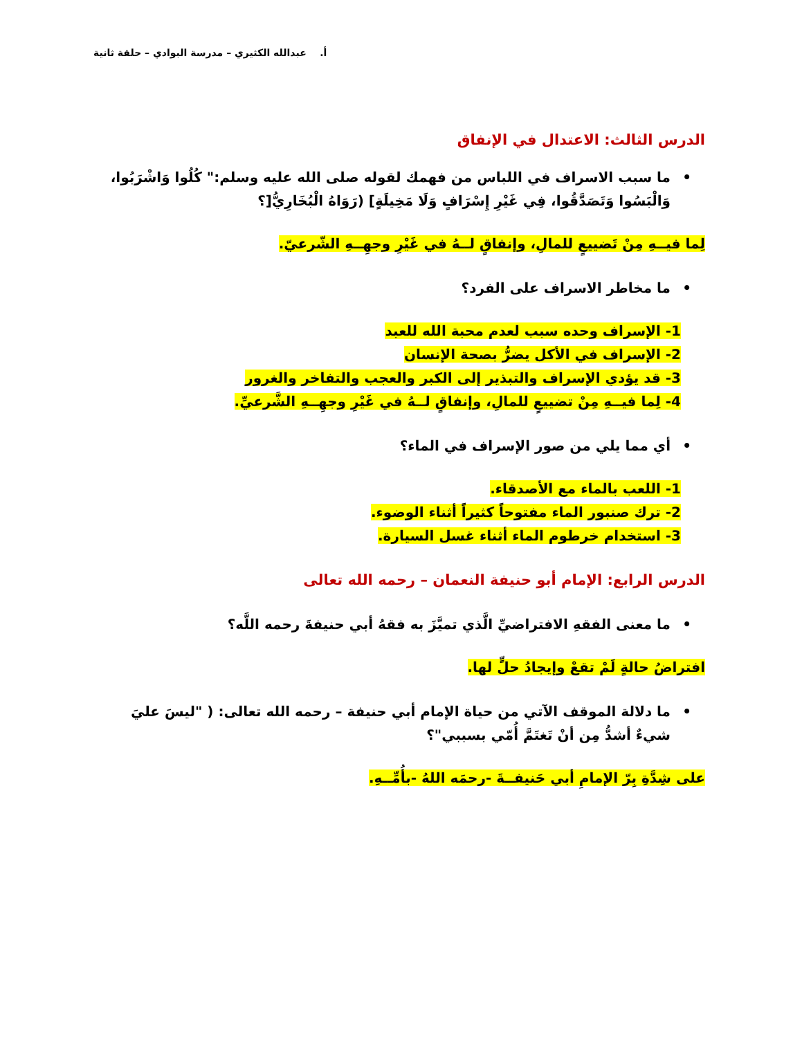أ. عبدالله الكثيري – مدرسة البوادي – حلقة ثانية
الدرس الثالث: الاعتدال في الإنفاق
• ما سبب الاسراف في اللباس من فهمك لقوله صلى الله عليه وسلم:" كُلُوا وَاشْرَبُوا، وَالْبَسُوا وَتَصَدَّقُوا، فِي غَيْرِ إِسْرَافٍ وَلَا مَخِيلَةٍ] (رَوَاهُ الْبُخَارِيُّ[؟
لِما فيــهِ مِنْ تَضييعٍ للمالِ، وإنفاقٍ لــهُ في غَيْرِ وجهِــهِ الشّرعيّ.
• ما مخاطر الاسراف على الفرد؟
1- الإسراف وحده سبب لعدم محبة الله للعبد
2- الإسراف في الأكل يضرُّ بصحة الإنسان
3- قد يؤدي الإسراف والتبذير إلى الكبر والعجب والتفاخر والغرور
4- لِما فيــهِ مِنْ تضييعٍ للمالِ، وإنفاقٍ لــهُ في غَيْرِ وجهِــهِ الشَّرعيِّ.
• أي مما يلي من صور الإسراف في الماء؟
1- اللعب بالماء مع الأصدقاء.
2- ترك صنبور الماء مفتوحاً كثيراً أثناء الوضوء.
3- استخدام خرطوم الماء أثناء غسل السيارة.
الدرس الرابع: الإمام أبو حنيفة النعمان – رحمه الله تعالى
• ما معنى الفقهِ الافتراضيِّ الَّذي تميَّزَ به فقهُ أبي حنيفةَ رحمه اللَّه؟
افتراضُ حالةٍ لَمْ تقعْ وإيجادُ حلٍّ لها.
• ما دلالة الموقف الآتي من حياة الإمام أبي حنيفة – رحمه الله تعالى: ( "ليسَ عليَ شيءٌ أشدُّ مِن أنْ تَغتَمَّ أُمّي بسببي"؟
على شِدَّةِ بِرّ الإمامِ أبي حَنيفــةَ -رحمَه اللهُ -بأُمِّــهِ.